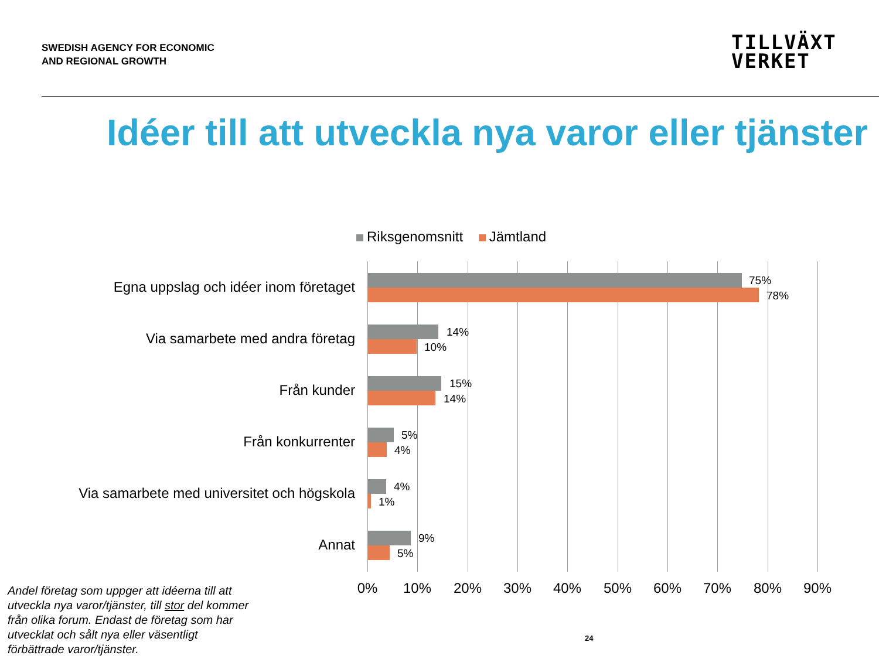SWEDISH AGENCY FOR ECONOMIC
AND REGIONAL GROWTH
TILLVÄXT
VERKET
Idéer till att utveckla nya varor eller tjänster
Riksgenomsnitt Jämtland
Egna uppslag och idéer inom företaget 75%
78%
Via samarbete med andra företag 14%
10%
Från kunder 15%
14%
Från konkurrenter 5%
4%
Via samarbete med universitet och högskola 4%
1%
Annat 9%
5%
0% 10% 20% 30% 40% 50% 60% 70% 80% 90%
Andel företag som uppger att idéerna till att utveckla nya varor/tjänster, till stor del kommer från olika forum. Endast de företag som har utvecklat och sålt nya eller väsentligt förbättrade varor/tjänster.
24